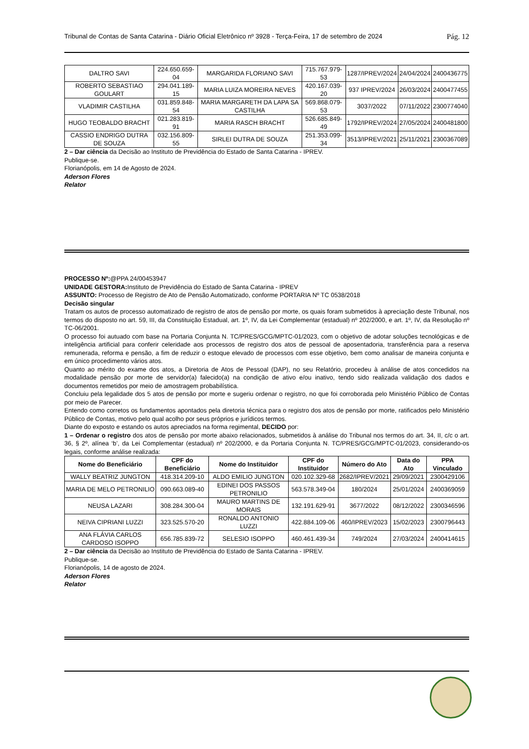Tribunal de Contas de Santa Catarina - Diário Oficial Eletrônico nº 3928 - Terça-Feira, 17 de setembro de 2024 Pág. 12
| DALTRO SAVI | 224.650.659-04 | MARGARIDA FLORIANO SAVI | 715.767.979-53 | 1287/IPREV/2024 | 24/04/2024 | 2400436775 |
| ROBERTO SEBASTIAO GOULART | 294.041.189-15 | MARIA LUIZA MOREIRA NEVES | 420.167.039-20 | 937 IPREV/2024 | 26/03/2024 | 2400477455 |
| VLADIMIR CASTILHA | 031.859.848-54 | MARIA MARGARETH DA LAPA SA CASTILHA | 569.868.079-53 | 3037/2022 | 07/11/2022 | 2300774040 |
| HUGO TEOBALDO BRACHT | 021.283.819-91 | MARIA RASCH BRACHT | 526.685.849-49 | 1792/IPREV/2024 | 27/05/2024 | 2400481800 |
| CASSIO ENDRIGO DUTRA DE SOUZA | 032.156.809-55 | SIRLEI DUTRA DE SOUZA | 251.353.099-34 | 3513/IPREV/2021 | 25/11/2021 | 2300367089 |
2 – Dar ciência da Decisão ao Instituto de Previdência do Estado de Santa Catarina - IPREV.
Publique-se.
Florianópolis, em 14 de Agosto de 2024.
Aderson Flores
Relator
PROCESSO Nº:@PPA 24/00453947
UNIDADE GESTORA: Instituto de Previdência do Estado de Santa Catarina - IPREV
ASSUNTO: Processo de Registro de Ato de Pensão Automatizado, conforme PORTARIA Nº TC 0538/2018
Decisão singular
Tratam os autos de processo automatizado de registro de atos de pensão por morte, os quais foram submetidos à apreciação deste Tribunal, nos termos do disposto no art. 59, III, da Constituição Estadual, art. 1º, IV, da Lei Complementar (estadual) nº 202/2000, e art. 1º, IV, da Resolução nº TC-06/2001.
O processo foi autuado com base na Portaria Conjunta N. TC/PRES/GCG/MPTC-01/2023, com o objetivo de adotar soluções tecnológicas e de inteligência artificial para conferir celeridade aos processos de registro dos atos de pessoal de aposentadoria, transferência para a reserva remunerada, reforma e pensão, a fim de reduzir o estoque elevado de processos com esse objetivo, bem como analisar de maneira conjunta e em único procedimento vários atos.
Quanto ao mérito do exame dos atos, a Diretoria de Atos de Pessoal (DAP), no seu Relatório, procedeu à análise de atos concedidos na modalidade pensão por morte de servidor(a) falecido(a) na condição de ativo e/ou inativo, tendo sido realizada validação dos dados e documentos remetidos por meio de amostragem probabilística.
Concluiu pela legalidade dos 5 atos de pensão por morte e sugeriu ordenar o registro, no que foi corroborada pelo Ministério Público de Contas por meio de Parecer.
Entendo como corretos os fundamentos apontados pela diretoria técnica para o registro dos atos de pensão por morte, ratificados pelo Ministério Público de Contas, motivo pelo qual acolho por seus próprios e jurídicos termos.
Diante do exposto e estando os autos apreciados na forma regimental, DECIDO por:
1 – Ordenar o registro dos atos de pensão por morte abaixo relacionados, submetidos à análise do Tribunal nos termos do art. 34, II, c/c o art. 36, § 2º, alínea ‘b’, da Lei Complementar (estadual) nº 202/2000, e da Portaria Conjunta N. TC/PRES/GCG/MPTC-01/2023, considerando-os legais, conforme análise realizada:
| Nome do Beneficiário | CPF do Beneficiário | Nome do Instituidor | CPF do Instituidor | Número do Ato | Data do Ato | PPA Vinculado |
| --- | --- | --- | --- | --- | --- | --- |
| WALLY BEATRIZ JUNGTON | 418.314.209-10 | ALDO EMILIO JUNGTON | 020.102.329-68 | 2682/IPREV/2021 | 29/09/2021 | 2300429106 |
| MARIA DE MELO PETRONILIO | 090.663.089-40 | EDINEI DOS PASSOS PETRONILIO | 563.578.349-04 | 180/2024 | 25/01/2024 | 2400369059 |
| NEUSA LAZARI | 308.284.300-04 | MAURO MARTINS DE MORAIS | 132.191.629-91 | 3677/2022 | 08/12/2022 | 2300346596 |
| NEIVA CIPRIANI LUZZI | 323.525.570-20 | RONALDO ANTONIO LUZZI | 422.884.109-06 | 460/IPREV/2023 | 15/02/2023 | 2300796443 |
| ANA FLÁVIA CARLOS CARDOSO ISOPPO | 656.785.839-72 | SELESIO ISOPPO | 460.461.439-34 | 749/2024 | 27/03/2024 | 2400414615 |
2 – Dar ciência da Decisão ao Instituto de Previdência do Estado de Santa Catarina - IPREV.
Publique-se.
Florianópolis, 14 de agosto de 2024.
Aderson Flores
Relator